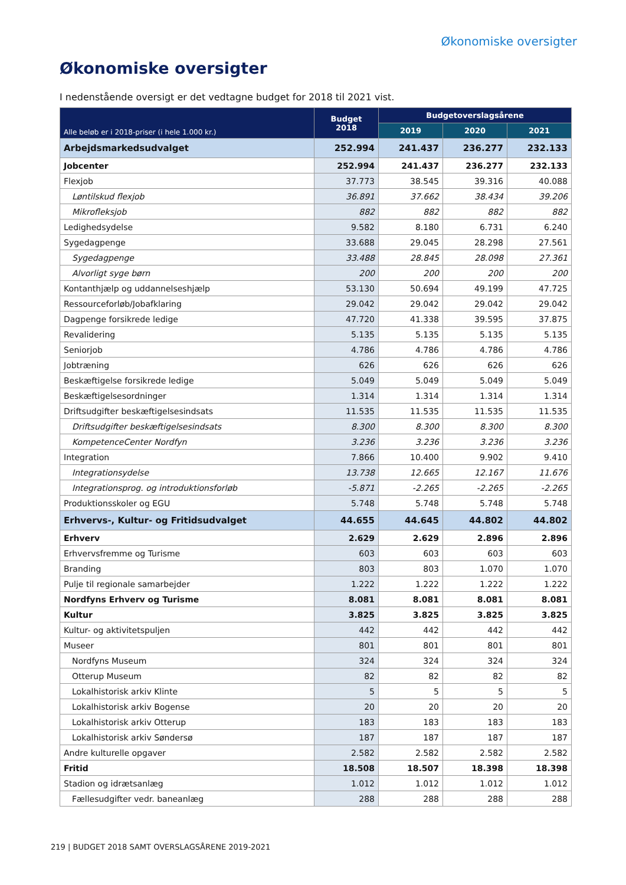Økonomiske oversigter
Økonomiske oversigter
I nedenstående oversigt er det vedtagne budget for 2018 til 2021 vist.
| Alle beløb er i 2018-priser (i hele 1.000 kr.) | Budget 2018 | Budgetoverslagsårene | | |
| --- | --- | --- | --- | --- |
| | | 2019 | 2020 | 2021 |
| Arbejdsmarkedsudvalget | 252.994 | 241.437 | 236.277 | 232.133 |
| Jobcenter | 252.994 | 241.437 | 236.277 | 232.133 |
| Flexjob | 37.773 | 38.545 | 39.316 | 40.088 |
| Løntilskud flexjob | 36.891 | 37.662 | 38.434 | 39.206 |
| Mikrofleksjob | 882 | 882 | 882 | 882 |
| Ledighedsydelse | 9.582 | 8.180 | 6.731 | 6.240 |
| Sygedagpenge | 33.688 | 29.045 | 28.298 | 27.561 |
| Sygedagpenge | 33.488 | 28.845 | 28.098 | 27.361 |
| Alvorligt syge børn | 200 | 200 | 200 | 200 |
| Kontanthjælp og uddannelseshjælp | 53.130 | 50.694 | 49.199 | 47.725 |
| Ressourceforløb/Jobafklaring | 29.042 | 29.042 | 29.042 | 29.042 |
| Dagpenge forsikrede ledige | 47.720 | 41.338 | 39.595 | 37.875 |
| Revalidering | 5.135 | 5.135 | 5.135 | 5.135 |
| Seniorjob | 4.786 | 4.786 | 4.786 | 4.786 |
| Jobtræning | 626 | 626 | 626 | 626 |
| Beskæftigelse forsikrede ledige | 5.049 | 5.049 | 5.049 | 5.049 |
| Beskæftigelsesordninger | 1.314 | 1.314 | 1.314 | 1.314 |
| Driftsudgifter beskæftigelsesindsats | 11.535 | 11.535 | 11.535 | 11.535 |
| Driftsudgifter beskæftigelsesindsats | 8.300 | 8.300 | 8.300 | 8.300 |
| KompetenceCenter Nordfyn | 3.236 | 3.236 | 3.236 | 3.236 |
| Integration | 7.866 | 10.400 | 9.902 | 9.410 |
| Integrationsydelse | 13.738 | 12.665 | 12.167 | 11.676 |
| Integrationsprog. og introduktionsforløb | -5.871 | -2.265 | -2.265 | -2.265 |
| Produktionsskoler og EGU | 5.748 | 5.748 | 5.748 | 5.748 |
| Erhvervs-, Kultur- og Fritidsudvalget | 44.655 | 44.645 | 44.802 | 44.802 |
| Erhverv | 2.629 | 2.629 | 2.896 | 2.896 |
| Erhvervsfremme og Turisme | 603 | 603 | 603 | 603 |
| Branding | 803 | 803 | 1.070 | 1.070 |
| Pulje til regionale samarbejder | 1.222 | 1.222 | 1.222 | 1.222 |
| Nordfyns Erhverv og Turisme | 8.081 | 8.081 | 8.081 | 8.081 |
| Kultur | 3.825 | 3.825 | 3.825 | 3.825 |
| Kultur- og aktivitetspuljen | 442 | 442 | 442 | 442 |
| Museer | 801 | 801 | 801 | 801 |
| Nordfyns Museum | 324 | 324 | 324 | 324 |
| Otterup Museum | 82 | 82 | 82 | 82 |
| Lokalhistorisk arkiv Klinte | 5 | 5 | 5 | 5 |
| Lokalhistorisk arkiv Bogense | 20 | 20 | 20 | 20 |
| Lokalhistorisk arkiv Otterup | 183 | 183 | 183 | 183 |
| Lokalhistorisk arkiv Søndersø | 187 | 187 | 187 | 187 |
| Andre kulturelle opgaver | 2.582 | 2.582 | 2.582 | 2.582 |
| Fritid | 18.508 | 18.507 | 18.398 | 18.398 |
| Stadion og idrætsanlæg | 1.012 | 1.012 | 1.012 | 1.012 |
| Fællesudgifter vedr. baneanlæg | 288 | 288 | 288 | 288 |
219 | BUDGET 2018 SAMT OVERSLAGSÅRENE 2019-2021